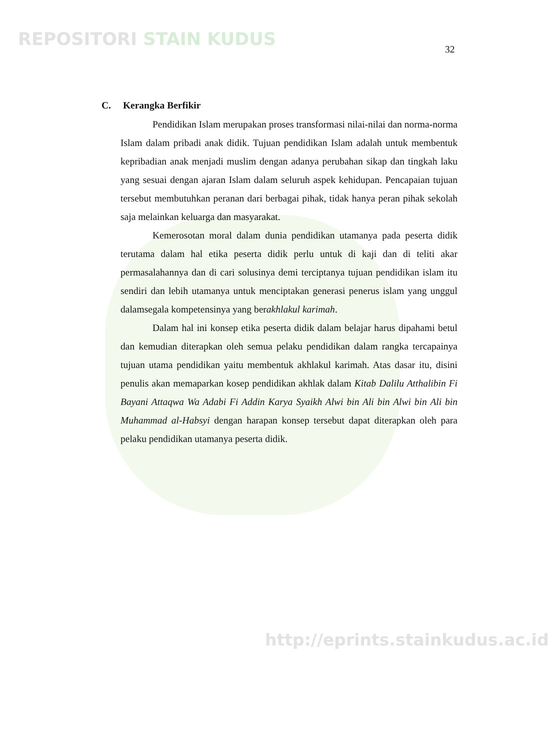REPOSITORI STAIN KUDUS 32
C. Kerangka Berfikir
Pendidikan Islam merupakan proses transformasi nilai-nilai dan norma-norma Islam dalam pribadi anak didik. Tujuan pendidikan Islam adalah untuk membentuk kepribadian anak menjadi muslim dengan adanya perubahan sikap dan tingkah laku yang sesuai dengan ajaran Islam dalam seluruh aspek kehidupan. Pencapaian tujuan tersebut membutuhkan peranan dari berbagai pihak, tidak hanya peran pihak sekolah saja melainkan keluarga dan masyarakat.
Kemerosotan moral dalam dunia pendidikan utamanya pada peserta didik terutama dalam hal etika peserta didik perlu untuk di kaji dan di teliti akar permasalahannya dan di cari solusinya demi terciptanya tujuan pendidikan islam itu sendiri dan lebih utamanya untuk menciptakan generasi penerus islam yang unggul dalamsegala kompetensinya yang berakhlakul karimah.
Dalam hal ini konsep etika peserta didik dalam belajar harus dipahami betul dan kemudian diterapkan oleh semua pelaku pendidikan dalam rangka tercapainya tujuan utama pendidikan yaitu membentuk akhlakul karimah. Atas dasar itu, disini penulis akan memaparkan kosep pendidikan akhlak dalam Kitab Dalilu Atthalibin Fi Bayani Attaqwa Wa Adabi Fi Addin Karya Syaikh Alwi bin Ali bin Alwi bin Ali bin Muhammad al-Habsyi dengan harapan konsep tersebut dapat diterapkan oleh para pelaku pendidikan utamanya peserta didik.
http://eprints.stainkudus.ac.id